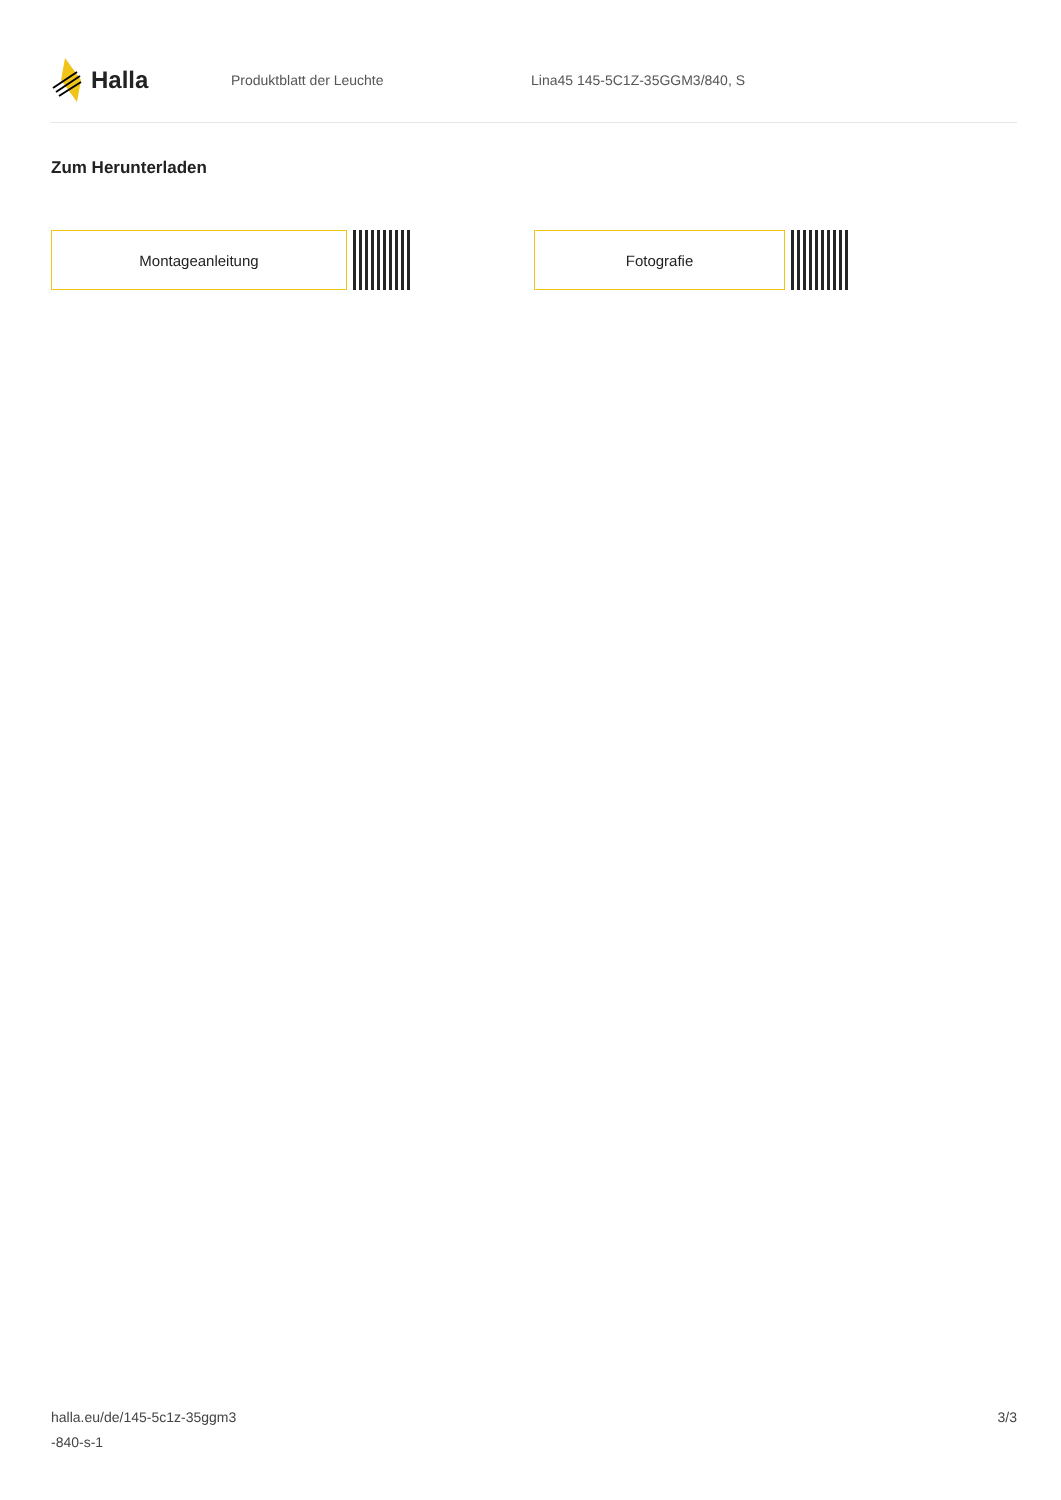Halla
Produktblatt der Leuchte Lina45 145-5C1Z-35GGM3/840, S
Zum Herunterladen
Montageanleitung Fotografie
halla.eu/de/145-5c1z-35ggm3
-840-s-1
3/3